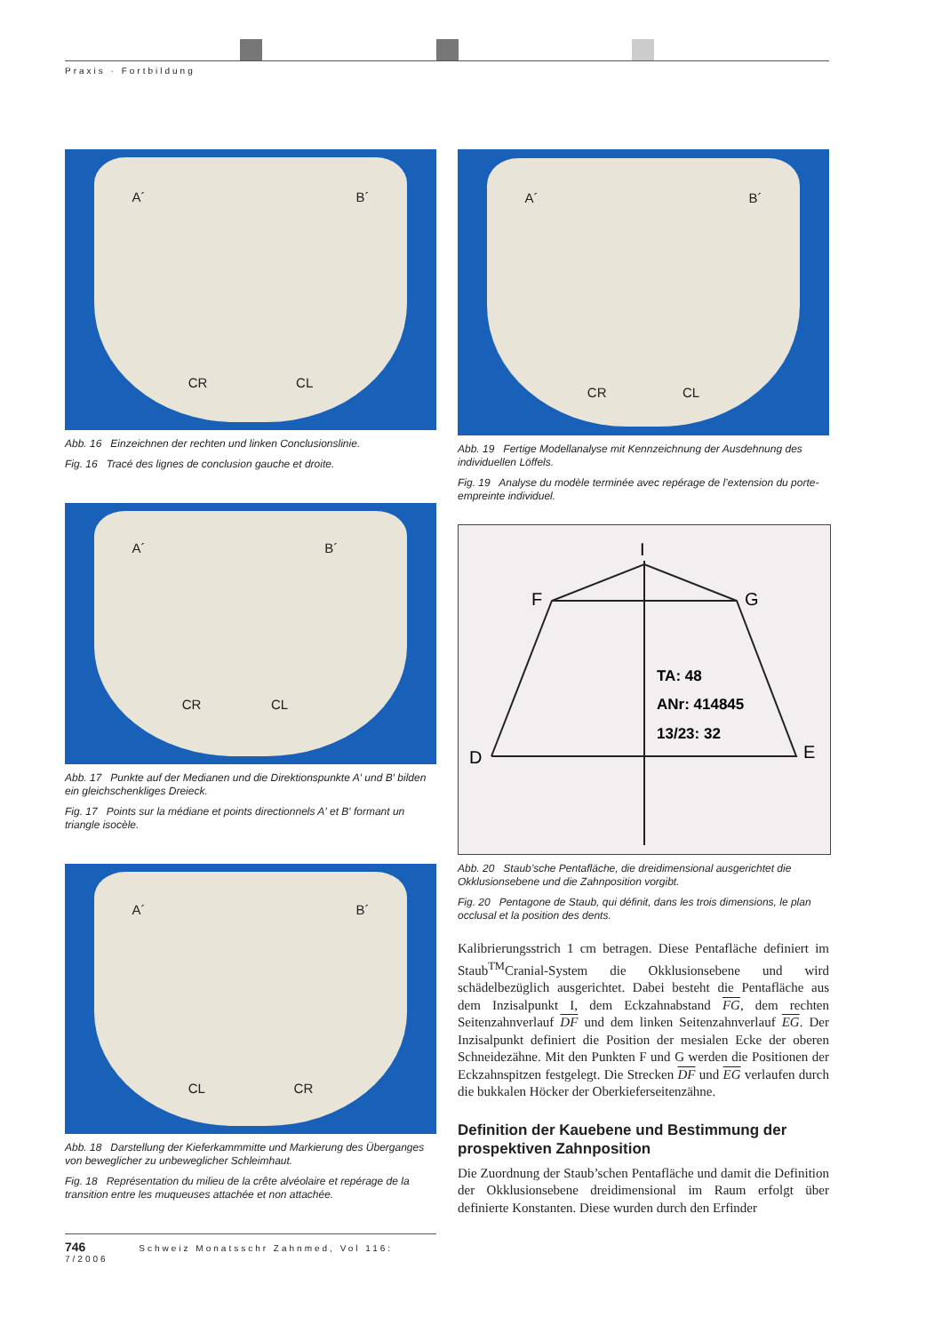Praxis · Fortbildung
A´
B´
CR
CL
Abb. 16 Einzeichnen der rechten und linken Conclusionslinie.
Fig. 16 Tracé des lignes de conclusion gauche et droite.
A´
B´
CR
CL
Abb. 17 Punkte auf der Medianen und die Direktionspunkte A′ und B′ bilden ein gleichschenkliges Dreieck.
Fig. 17 Points sur la médiane et points directionnels A′ et B′ formant un triangle isocèle.
A´
B´
CL
CR
Abb. 18 Darstellung der Kieferkammmitte und Markierung des Überganges von beweglicher zu unbeweglicher Schleimhaut.
Fig. 18 Représentation du milieu de la crête alvéolaire et repérage de la transition entre les muqueuses attachée et non attachée.
A´
B´
CR
CL
Abb. 19 Fertige Modellanalyse mit Kennzeichnung der Ausdehnung des individuellen Löffels.
Fig. 19 Analyse du modèle terminée avec repérage de l’extension du porte-empreinte individuel.
I
F
G
D
E
TA: 48
ANr: 414845
13/23: 32
Abb. 20 Staub’sche Pentafläche, die dreidimensional ausgerichtet die Okklusionsebene und die Zahnposition vorgibt.
Fig. 20 Pentagone de Staub, qui définit, dans les trois dimensions, le plan occlusal et la position des dents.
Kalibrierungsstrich 1 cm betragen. Diese Pentafläche definiert im Staub<sup>TM</sup>Cranial-System die Okklusionsebene und wird schädelbezüglich ausgerichtet. Dabei besteht die Pentafläche aus dem Inzisalpunkt I, dem Eckzahnabstand FG, dem rechten Seitenzahnverlauf DF und dem linken Seitenzahnverlauf EG. Der Inzisalpunkt definiert die Position der mesialen Ecke der oberen Schneidezähne. Mit den Punkten F und G werden die Positionen der Eckzahnspitzen festgelegt. Die Strecken DF und EG verlaufen durch die bukkalen Höcker der Oberkieferseitenzähne.
Definition der Kauebene und Bestimmung der prospektiven Zahnposition
Die Zuordnung der Staub’schen Pentafläche und damit die Definition der Okklusionsebene dreidimensional im Raum erfolgt über definierte Konstanten. Diese wurden durch den Erfinder
746 Schweiz Monatsschr Zahnmed, Vol 116: 7/2006